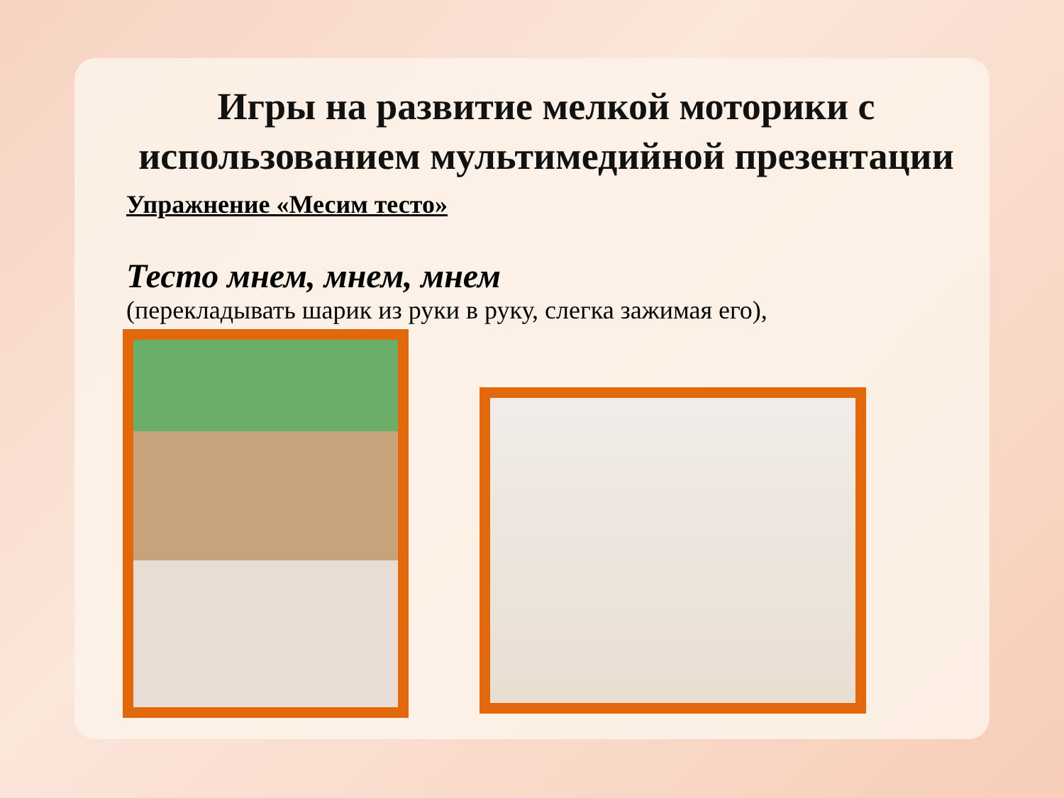Игры на развитие мелкой моторики с использованием мультимедийной презентации
Упражнение «Месим тесто»
Тесто мнем, мнем, мнем
(перекладывать шарик из руки в руку, слегка зажимая его),